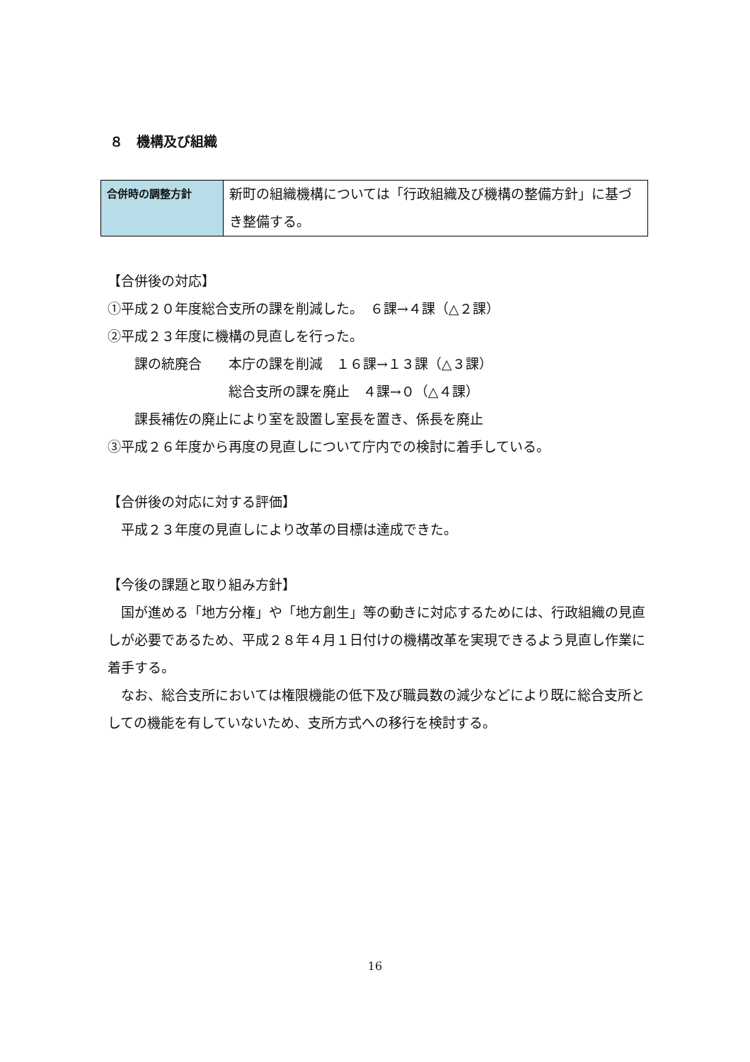８　機構及び組織
| 合併時の調整方針 | 新町の組織機構については「行政組織及び機構の整備方針」に基づき整備する。 |
【合併後の対応】
①平成２０年度総合支所の課を削減した。　６課→４課（△２課）
②平成２３年度に機構の見直しを行った。
　　課の統廃合　　本庁の課を削減　１６課→１３課（△３課）
　　　　　　　　　総合支所の課を廃止　４課→０（△４課）
　　課長補佐の廃止により室を設置し室長を置き、係長を廃止
③平成２６年度から再度の見直しについて庁内での検討に着手している。
【合併後の対応に対する評価】
　平成２３年度の見直しにより改革の目標は達成できた。
【今後の課題と取り組み方針】
　国が進める「地方分権」や「地方創生」等の動きに対応するためには、行政組織の見直しが必要であるため、平成２８年４月１日付けの機構改革を実現できるよう見直し作業に着手する。
　なお、総合支所においては権限機能の低下及び職員数の減少などにより既に総合支所としての機能を有していないため、支所方式への移行を検討する。
16